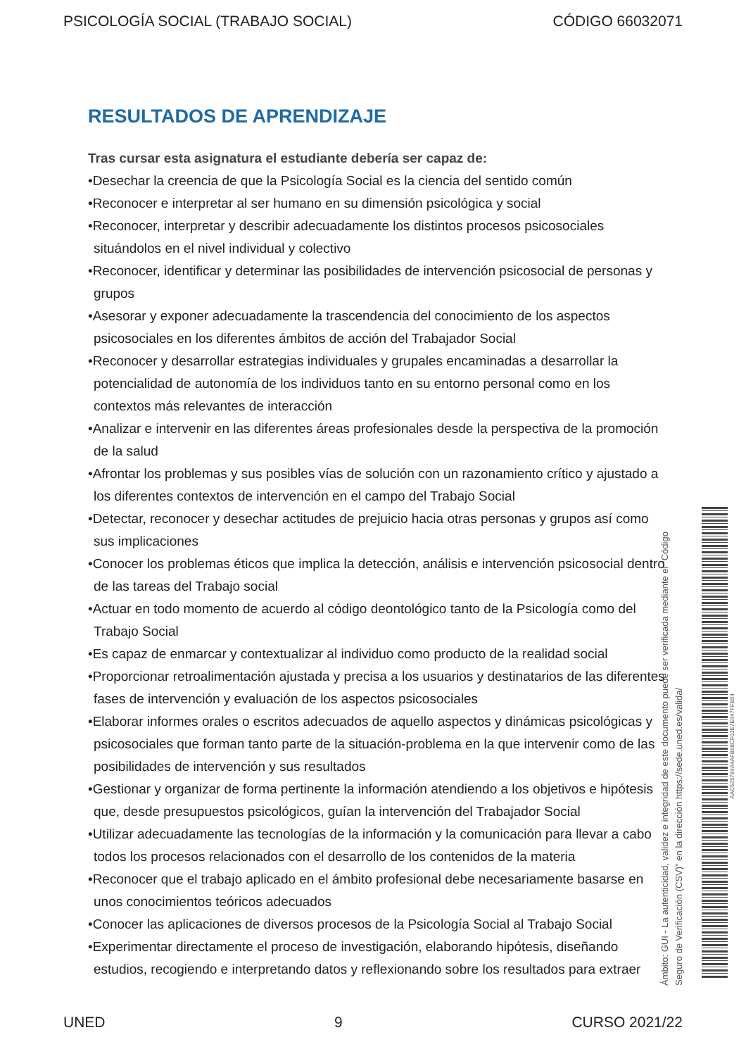PSICOLOGÍA SOCIAL (TRABAJO SOCIAL) CÓDIGO 66032071
RESULTADOS DE APRENDIZAJE
Tras cursar esta asignatura el estudiante debería ser capaz de:
•Desechar la creencia de que la Psicología Social es la ciencia del sentido común
•Reconocer e interpretar al ser humano en su dimensión psicológica y social
•Reconocer, interpretar y describir adecuadamente los distintos procesos psicosociales situándolos en el nivel individual y colectivo
•Reconocer, identificar y determinar las posibilidades de intervención psicosocial de personas y grupos
•Asesorar y exponer adecuadamente la trascendencia del conocimiento de los aspectos psicosociales en los diferentes ámbitos de acción del Trabajador Social
•Reconocer y desarrollar estrategias individuales y grupales encaminadas a desarrollar la potencialidad de autonomía de los individuos tanto en su entorno personal como en los contextos más relevantes de interacción
•Analizar e intervenir en las diferentes áreas profesionales desde la perspectiva de la promoción de la salud
•Afrontar los problemas y sus posibles vías de solución con un razonamiento crítico y ajustado a los diferentes contextos de intervención en el campo del Trabajo Social
•Detectar, reconocer y desechar actitudes de prejuicio hacia otras personas y grupos así como sus implicaciones
•Conocer los problemas éticos que implica la detección, análisis e intervención psicosocial dentro de las tareas del Trabajo social
•Actuar en todo momento de acuerdo al código deontológico tanto de la Psicología como del Trabajo Social
•Es capaz de enmarcar y contextualizar al individuo como producto de la realidad social
•Proporcionar retroalimentación ajustada y precisa a los usuarios y destinatarios de las diferentes fases de intervención y evaluación de los aspectos psicosociales
•Elaborar informes orales o escritos adecuados de aquello aspectos y dinámicas psicológicas y psicosociales que forman tanto parte de la situación-problema en la que intervenir como de las posibilidades de intervención y sus resultados
•Gestionar y organizar de forma pertinente la información atendiendo a los objetivos e hipótesis que, desde presupuestos psicológicos, guían la intervención del Trabajador Social
•Utilizar adecuadamente las tecnologías de la información y la comunicación para llevar a cabo todos los procesos relacionados con el desarrollo de los contenidos de la materia
•Reconocer que el trabajo aplicado en el ámbito profesional debe necesariamente basarse en unos conocimientos teóricos adecuados
•Conocer las aplicaciones de diversos procesos de la Psicología Social al Trabajo Social
•Experimentar directamente el proceso de investigación, elaborando hipótesis, diseñando estudios, recogiendo e interpretando datos y reflexionando sobre los resultados para extraer
Ámbito: GUI - La autenticidad, validez e integridad de este documento puede ser verificada mediante el "Código Seguro de Verificación (CSV)" en la dirección https://sede.uned.es/valida/
AAC525784A4AFB58CF01E7E647FFB54
UNED 9 CURSO 2021/22